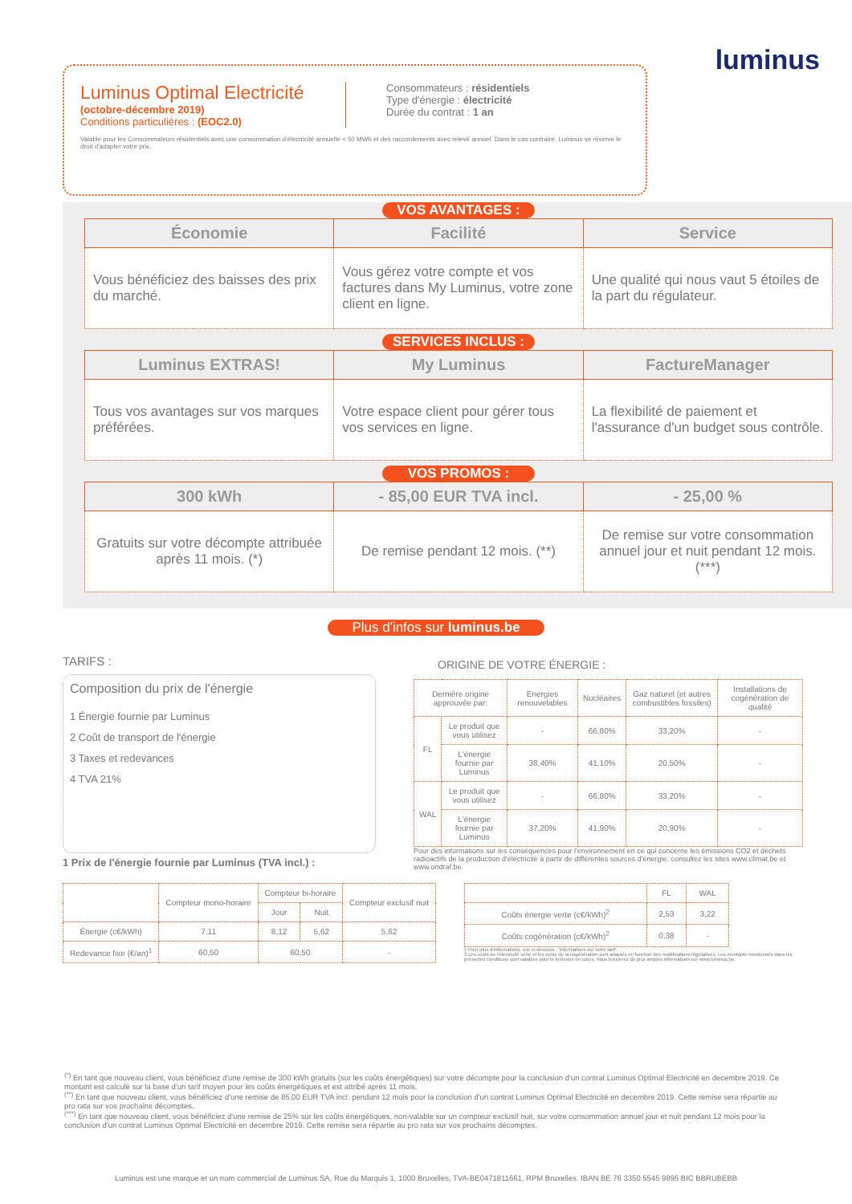Luminus Optimal Electricité
(octobre-décembre 2019)
Conditions particulières : (EOC2.0)
Consommateurs : résidentiels
Type d'énergie : électricité
Durée du contrat : 1 an
Valable pour les Consommateurs résidentiels avec une consommation d'électricité annuelle < 50 MWh et des raccordements avec relevé annuel. Dans le cas contraire, Luminus se réserve le droit d'adapter votre prix.
luminus
VOS AVANTAGES :
| Économie | Facilité | Service |
| --- | --- | --- |
| Vous bénéficiez des baisses des prix du marché. | Vous gérez votre compte et vos factures dans My Luminus, votre zone client en ligne. | Une qualité qui nous vaut 5 étoiles de la part du régulateur. |
SERVICES INCLUS :
| Luminus EXTRAS! | My Luminus | FactureManager |
| --- | --- | --- |
| Tous vos avantages sur vos marques préférées. | Votre espace client pour gérer tous vos services en ligne. | La flexibilité de paiement et l'assurance d'un budget sous contrôle. |
VOS PROMOS :
| 300 kWh | - 85,00 EUR TVA incl. | - 25,00 % |
| --- | --- | --- |
| Gratuits sur votre décompte attribuée après 11 mois. (*) | De remise pendant 12 mois. (**) | De remise sur votre consommation annuel jour et nuit pendant 12 mois. (***) |
Plus d'infos sur luminus.be
TARIFS :
Composition du prix de l'énergie
1 Énergie fournie par Luminus
2 Coût de transport de l'énergie
3 Taxes et redevances
4 TVA 21%
1 Prix de l'énergie fournie par Luminus (TVA incl.) :
ORIGINE DE VOTRE ÉNERGIE :
| Dernière origine approuvée par: | | Energies renouvelables | Nucléaires | Gaz naturel (et autres combustibles fossiles) | Installations de cogénération de qualité |
| --- | --- | --- | --- | --- | --- |
| FL | Le produit que vous utilisez | - | 66,80% | 33,20% | - |
| | L'énergie fournie par Luminus | 38,40% | 41,10% | 20,50% | - |
| WAL | Le produit que vous utilisez | - | 66,80% | 33,20% | - |
| | L'énergie fournie par Luminus | 37,20% | 41,90% | 20,90% | - |
Pour des informations sur les conséquences pour l'environnement en ce qui concerne les émissions CO2 et déchets radioactifs de la production d'électricité à partir de différentes sources d'énergie, consultez les sites www.climat.be et www.ondraf.be.
| | Compteur mono-horaire | Compteur bi-horaire | | Compteur exclusif nuit |
| --- | --- | --- | --- | --- |
| | | Jour | Nuit | |
| Énergie (c€/kWh) | 7,11 | 8,12 | 5,62 | 5,62 |
| Redevance fixe (€/an)<sup>1</sup> | 60,50 | 60,50 | | - |
| | FL | WAL |
| --- | --- | --- |
| Coûts énergie verte (c€/kWh)<sup>2</sup> | 2,53 | 3,22 |
| Coûts cogénération (c€/kWh)<sup>2</sup> | 0,38 | - |
1 Pour plus d'informations, voir ci-dessous : 'Informations sur votre tarif'.
2 Les coûts de l'électricité verte et les coûts de la cogénération sont adaptés en fonction des modifications législatives. Les montants mentionnés dans les présentes conditions sont valables pour le trimestre en cours. Vous trouverez de plus amples informations sur www.luminus.be.
<sup>(*)</sup> En tant que nouveau client, vous bénéficiez d'une remise de 300 kWh gratuits (sur les coûts énergétiques) sur votre décompte pour la conclusion d'un contrat Luminus Optimal Electricité en decembre 2019. Ce montant est calculé sur la base d'un tarif moyen pour les coûts énergétiques et est attribé après 11 mois.
<sup>(**)</sup> En tant que nouveau client, vous bénéficiez d'une remise de 85,00 EUR TVA incl. pendant 12 mois pour la conclusion d'un contrat Luminus Optimal Electricité en decembre 2019. Cette remise sera répartie au pro rata sur vos prochains décomptes.
<sup>(***)</sup> En tant que nouveau client, vous bénéficiez d'une remise de 25% sur les coûts énergétiques, non-valable sur un compteur exclusif nuit, sur votre consommation annuel jour et nuit pendant 12 mois pour la conclusion d'un contrat Luminus Optimal Electricité en decembre 2019. Cette remise sera répartie au pro rata sur vos prochains décomptes.
Luminus est une marque et un nom commercial de Luminus SA, Rue du Marquis 1, 1000 Bruxelles, TVA-BE0471811661, RPM Bruxelles. IBAN BE 76 3350 5545 9895 BIC BBRUBEBB